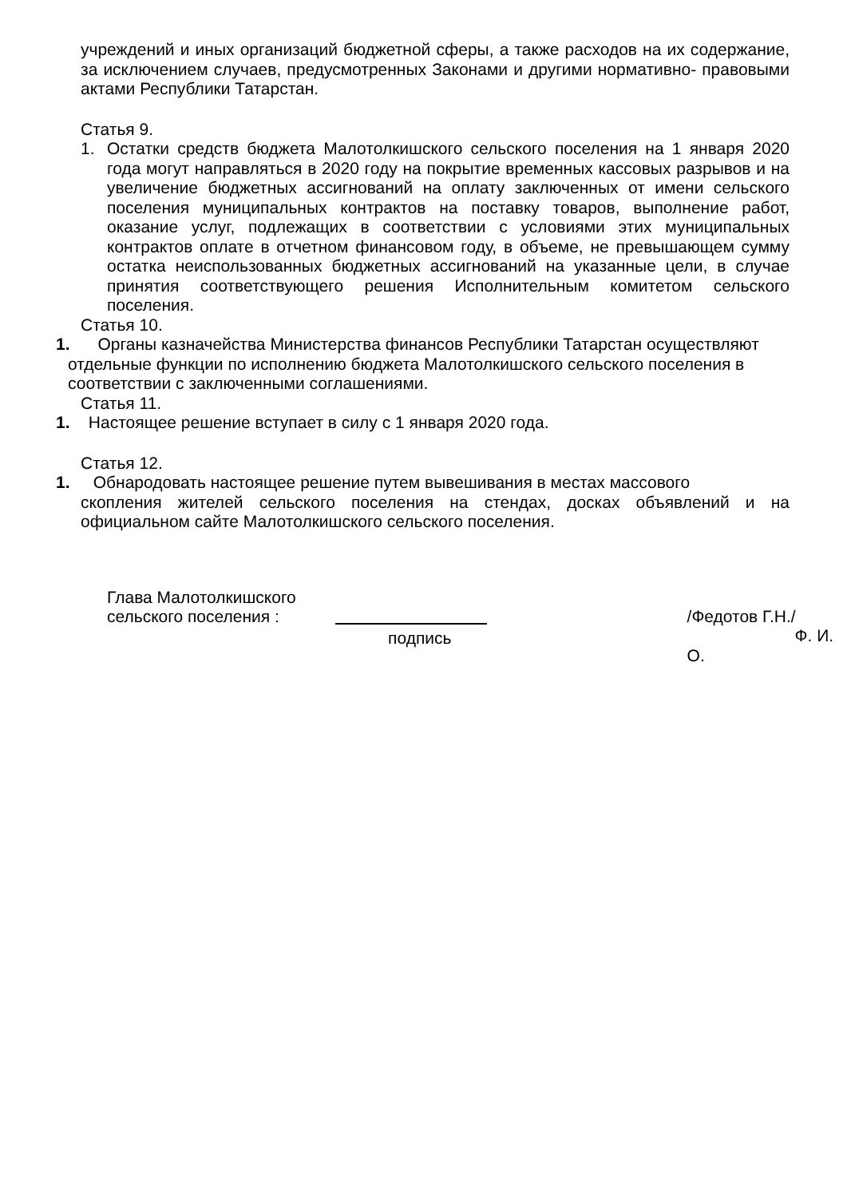учреждений и иных организаций бюджетной сферы, а также расходов на их содержание, за исключением случаев, предусмотренных Законами и другими нормативно- правовыми актами Республики Татарстан.
Статья 9.
1. Остатки средств бюджета Малотолкишского сельского поселения на 1 января 2020 года могут направляться в 2020 году на покрытие временных кассовых разрывов и на увеличение бюджетных ассигнований на оплату заключенных от имени сельского поселения муниципальных контрактов на поставку товаров, выполнение работ, оказание услуг, подлежащих в соответствии с условиями этих муниципальных контрактов оплате в отчетном финансовом году, в объеме, не превышающем сумму остатка неиспользованных бюджетных ассигнований на указанные цели, в случае принятия соответствующего решения Исполнительным комитетом сельского поселения.
Статья 10.
1. Органы казначейства Министерства финансов Республики Татарстан осуществляют
отдельные функции по исполнению бюджета Малотолкишского сельского поселения в
соответствии с заключенными соглашениями.
Статья 11.
1. Настоящее решение вступает в силу с 1 января 2020 года.
Статья 12.
1. Обнародовать настоящее решение путем вывешивания в местах массового
скопления жителей сельского поселения на стендах, досках объявлений и на официальном сайте Малотолкишского сельского поселения.
Глава Малотолкишского
сельского поселения :
подпись /Федотов Г.Н./
Ф. И. О.